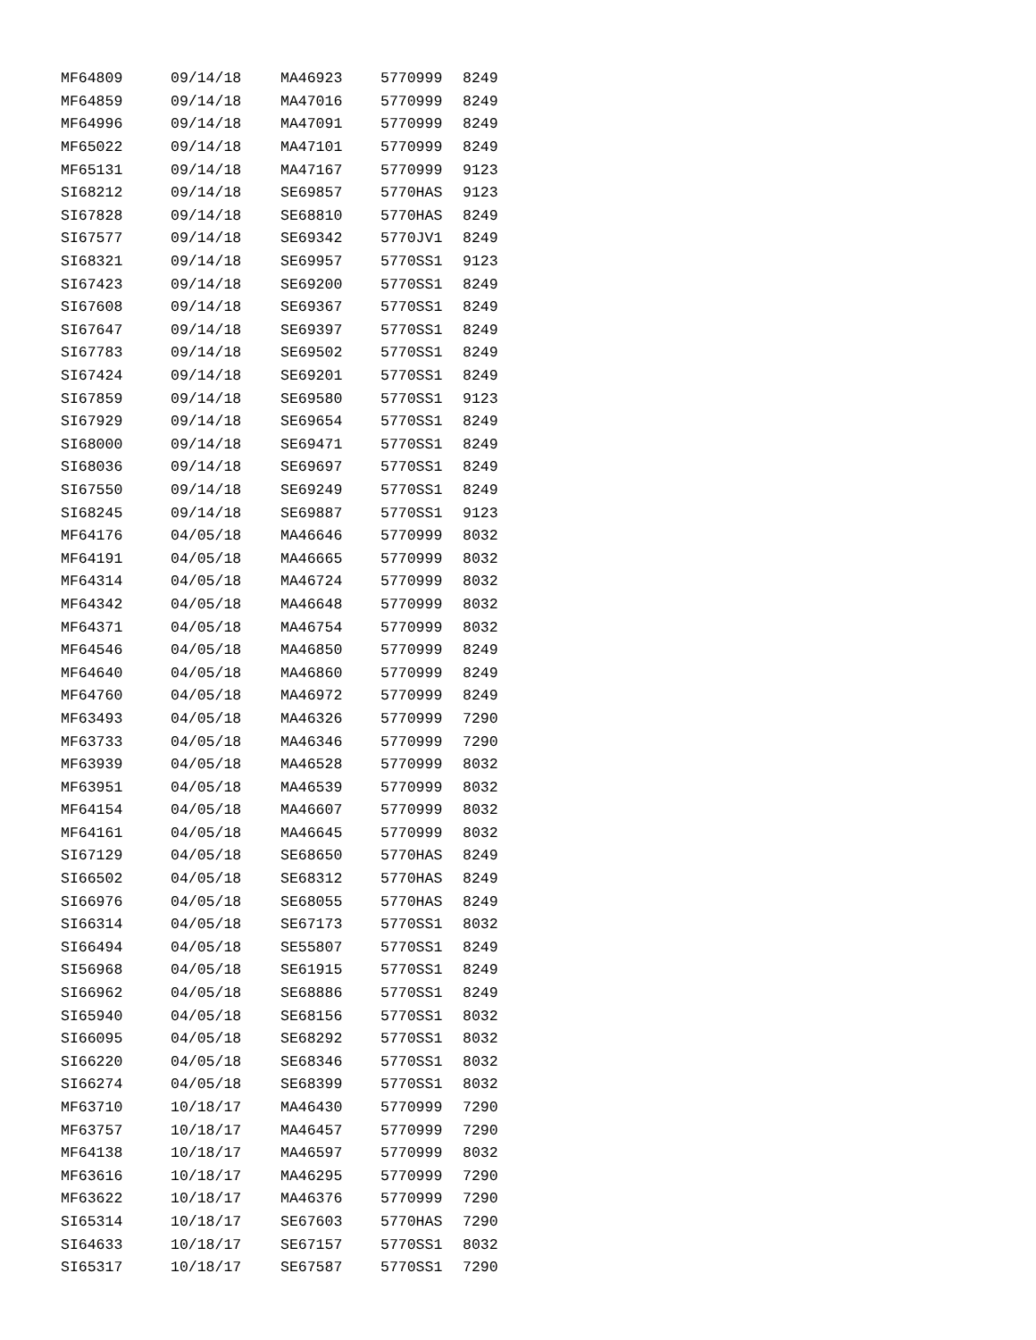| MF64809 | 09/14/18 | MA46923 | 5770999 | 8249 |
| MF64859 | 09/14/18 | MA47016 | 5770999 | 8249 |
| MF64996 | 09/14/18 | MA47091 | 5770999 | 8249 |
| MF65022 | 09/14/18 | MA47101 | 5770999 | 8249 |
| MF65131 | 09/14/18 | MA47167 | 5770999 | 9123 |
| SI68212 | 09/14/18 | SE69857 | 5770HAS | 9123 |
| SI67828 | 09/14/18 | SE68810 | 5770HAS | 8249 |
| SI67577 | 09/14/18 | SE69342 | 5770JV1 | 8249 |
| SI68321 | 09/14/18 | SE69957 | 5770SS1 | 9123 |
| SI67423 | 09/14/18 | SE69200 | 5770SS1 | 8249 |
| SI67608 | 09/14/18 | SE69367 | 5770SS1 | 8249 |
| SI67647 | 09/14/18 | SE69397 | 5770SS1 | 8249 |
| SI67783 | 09/14/18 | SE69502 | 5770SS1 | 8249 |
| SI67424 | 09/14/18 | SE69201 | 5770SS1 | 8249 |
| SI67859 | 09/14/18 | SE69580 | 5770SS1 | 9123 |
| SI67929 | 09/14/18 | SE69654 | 5770SS1 | 8249 |
| SI68000 | 09/14/18 | SE69471 | 5770SS1 | 8249 |
| SI68036 | 09/14/18 | SE69697 | 5770SS1 | 8249 |
| SI67550 | 09/14/18 | SE69249 | 5770SS1 | 8249 |
| SI68245 | 09/14/18 | SE69887 | 5770SS1 | 9123 |
| MF64176 | 04/05/18 | MA46646 | 5770999 | 8032 |
| MF64191 | 04/05/18 | MA46665 | 5770999 | 8032 |
| MF64314 | 04/05/18 | MA46724 | 5770999 | 8032 |
| MF64342 | 04/05/18 | MA46648 | 5770999 | 8032 |
| MF64371 | 04/05/18 | MA46754 | 5770999 | 8032 |
| MF64546 | 04/05/18 | MA46850 | 5770999 | 8249 |
| MF64640 | 04/05/18 | MA46860 | 5770999 | 8249 |
| MF64760 | 04/05/18 | MA46972 | 5770999 | 8249 |
| MF63493 | 04/05/18 | MA46326 | 5770999 | 7290 |
| MF63733 | 04/05/18 | MA46346 | 5770999 | 7290 |
| MF63939 | 04/05/18 | MA46528 | 5770999 | 8032 |
| MF63951 | 04/05/18 | MA46539 | 5770999 | 8032 |
| MF64154 | 04/05/18 | MA46607 | 5770999 | 8032 |
| MF64161 | 04/05/18 | MA46645 | 5770999 | 8032 |
| SI67129 | 04/05/18 | SE68650 | 5770HAS | 8249 |
| SI66502 | 04/05/18 | SE68312 | 5770HAS | 8249 |
| SI66976 | 04/05/18 | SE68055 | 5770HAS | 8249 |
| SI66314 | 04/05/18 | SE67173 | 5770SS1 | 8032 |
| SI66494 | 04/05/18 | SE55807 | 5770SS1 | 8249 |
| SI56968 | 04/05/18 | SE61915 | 5770SS1 | 8249 |
| SI66962 | 04/05/18 | SE68886 | 5770SS1 | 8249 |
| SI65940 | 04/05/18 | SE68156 | 5770SS1 | 8032 |
| SI66095 | 04/05/18 | SE68292 | 5770SS1 | 8032 |
| SI66220 | 04/05/18 | SE68346 | 5770SS1 | 8032 |
| SI66274 | 04/05/18 | SE68399 | 5770SS1 | 8032 |
| MF63710 | 10/18/17 | MA46430 | 5770999 | 7290 |
| MF63757 | 10/18/17 | MA46457 | 5770999 | 7290 |
| MF64138 | 10/18/17 | MA46597 | 5770999 | 8032 |
| MF63616 | 10/18/17 | MA46295 | 5770999 | 7290 |
| MF63622 | 10/18/17 | MA46376 | 5770999 | 7290 |
| SI65314 | 10/18/17 | SE67603 | 5770HAS | 7290 |
| SI64633 | 10/18/17 | SE67157 | 5770SS1 | 8032 |
| SI65317 | 10/18/17 | SE67587 | 5770SS1 | 7290 |